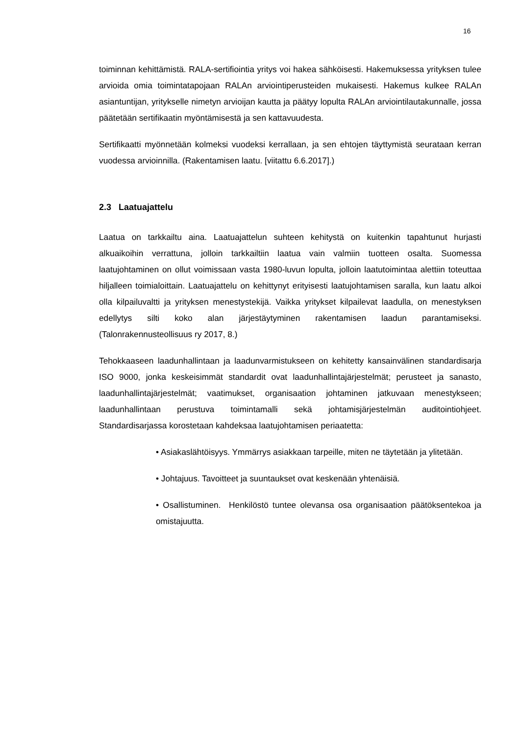16
toiminnan kehittämistä. RALA-sertifiointia yritys voi hakea sähköisesti. Hakemuksessa yrityksen tulee arvioida omia toimintatapojaan RALAn arviointiperusteiden mukaisesti. Hakemus kulkee RALAn asiantuntijan, yritykselle nimetyn arvioijan kautta ja päätyy lopulta RALAn arviointilautakunnalle, jossa päätetään sertifikaatin myöntämisestä ja sen kattavuudesta.
Sertifikaatti myönnetään kolmeksi vuodeksi kerrallaan, ja sen ehtojen täyttymistä seurataan kerran vuodessa arvioinnilla. (Rakentamisen laatu. [viitattu 6.6.2017].)
2.3 Laatuajattelu
Laatua on tarkkailtu aina. Laatuajattelun suhteen kehitystä on kuitenkin tapahtunut hurjasti alkuaikoihin verrattuna, jolloin tarkkailtiin laatua vain valmiin tuotteen osalta. Suomessa laatujohtaminen on ollut voimissaan vasta 1980-luvun lopulta, jolloin laatutoimintaa alettiin toteuttaa hiljalleen toimialoittain. Laatuajattelu on kehittynyt erityisesti laatujohtamisen saralla, kun laatu alkoi olla kilpailuvaltti ja yrityksen menestystekijä. Vaikka yritykset kilpailevat laadulla, on menestyksen edellytys silti koko alan järjestäytyminen rakentamisen laadun parantamiseksi. (Talonrakennusteollisuus ry 2017, 8.)
Tehokkaaseen laadunhallintaan ja laadunvarmistukseen on kehitetty kansainvälinen standardisarja ISO 9000, jonka keskeisimmät standardit ovat laadunhallintajärjestelmät; perusteet ja sanasto, laadunhallintajärjestelmät; vaatimukset, organisaation johtaminen jatkuvaan menestykseen; laadunhallintaan perustuva toimintamalli sekä johtamisjärjestelmän auditointiohjeet. Standardisarjassa korostetaan kahdeksaa laatujohtamisen periaatetta:
• Asiakaslähtöisyys. Ymmärrys asiakkaan tarpeille, miten ne täytetään ja ylitetään.
• Johtajuus. Tavoitteet ja suuntaukset ovat keskenään yhtenäisiä.
• Osallistuminen. Henkilöstö tuntee olevansa osa organisaation päätöksentekoa ja omistajuutta.